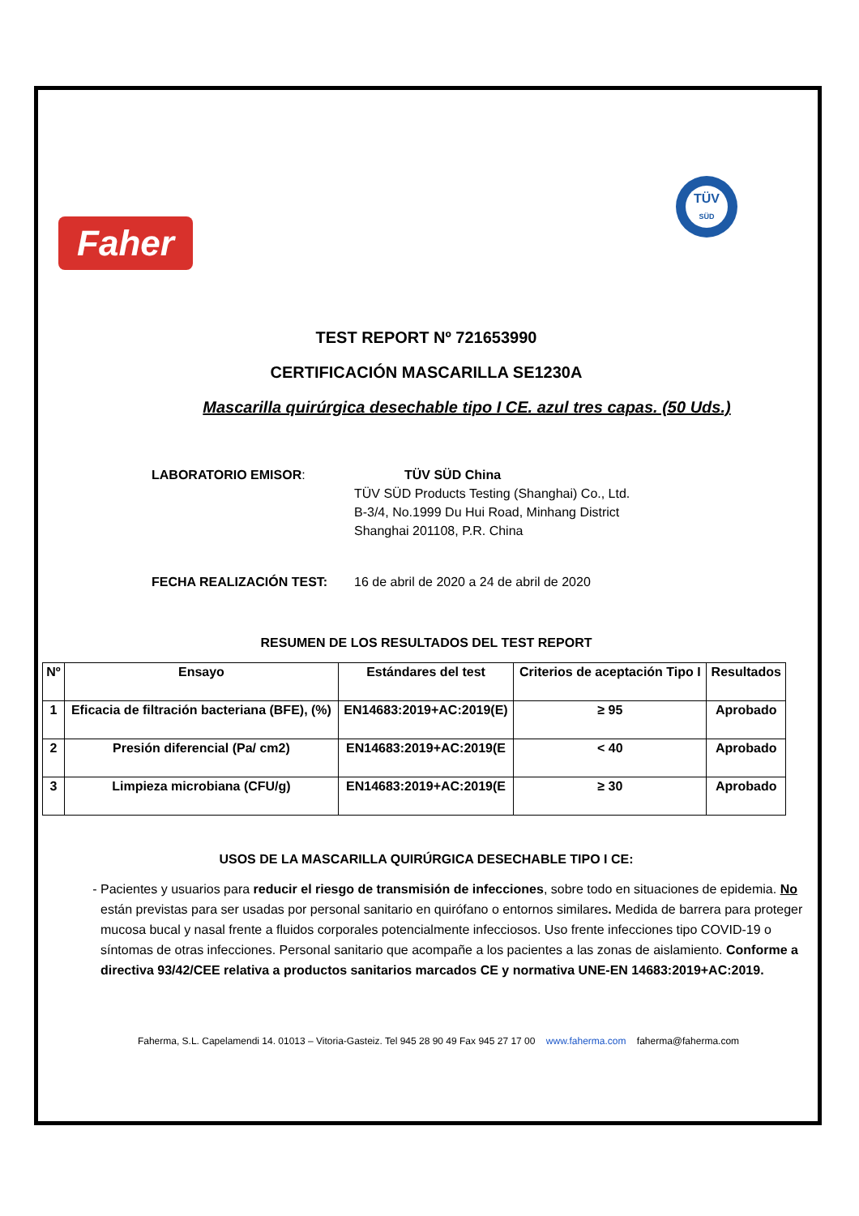Faher
TÜV
SÜD
TEST REPORT Nº 721653990
CERTIFICACIÓN MASCARILLA SE1230A
Mascarilla quirúrgica desechable tipo I CE. azul tres capas. (50 Uds.)
LABORATORIO EMISOR: TÜV SÜD China
TÜV SÜD Products Testing (Shanghai) Co., Ltd.
B-3/4, No.1999 Du Hui Road, Minhang District
Shanghai 201108, P.R. China
FECHA REALIZACIÓN TEST: 16 de abril de 2020 a 24 de abril de 2020
RESUMEN DE LOS RESULTADOS DEL TEST REPORT
| Nº | Ensayo | Estándares del test | Criterios de aceptación Tipo I | Resultados |
| --- | --- | --- | --- | --- |
| 1 | Eficacia de filtración bacteriana (BFE), (%) | EN14683:2019+AC:2019(E) | ≥ 95 | Aprobado |
| 2 | Presión diferencial (Pa/ cm2) | EN14683:2019+AC:2019(E | < 40 | Aprobado |
| 3 | Limpieza microbiana (CFU/g) | EN14683:2019+AC:2019(E | ≥ 30 | Aprobado |
USOS DE LA MASCARILLA QUIRÚRGICA DESECHABLE TIPO I CE:
Pacientes y usuarios para reducir el riesgo de transmisión de infecciones, sobre todo en situaciones de epidemia. No están previstas para ser usadas por personal sanitario en quirófano o entornos similares. Medida de barrera para proteger mucosa bucal y nasal frente a fluidos corporales potencialmente infecciosos. Uso frente infecciones tipo COVID-19 o síntomas de otras infecciones. Personal sanitario que acompañe a los pacientes a las zonas de aislamiento. Conforme a directiva 93/42/CEE relativa a productos sanitarios marcados CE y normativa UNE-EN 14683:2019+AC:2019.
Faherma, S.L. Capelamendi 14. 01013 – Vitoria-Gasteiz. Tel 945 28 90 49 Fax 945 27 17 00 www.faherma.com faherma@faherma.com